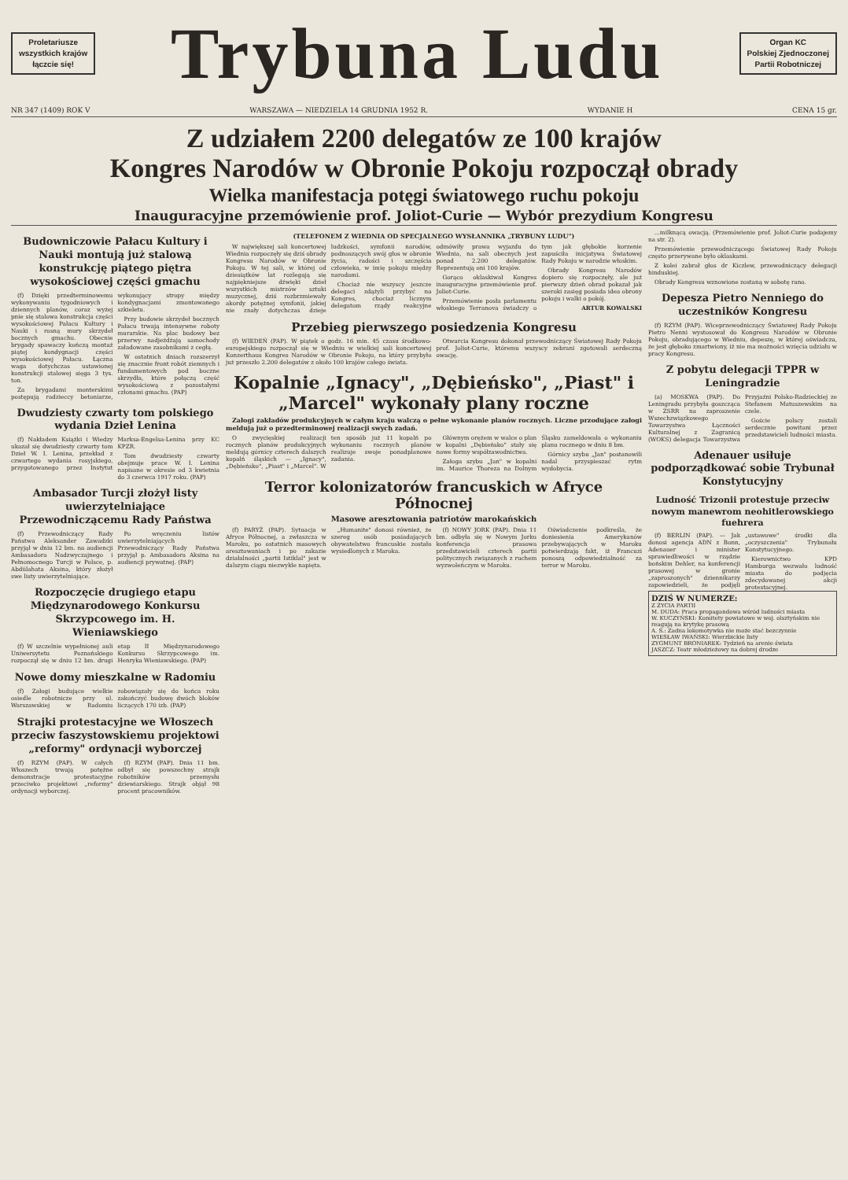Proletariusze
wszystkich krajów
łączcie się!
Trybuna Ludu
Organ KC
Polskiej Zjednoczonej
Partii Robotniczej
NR 347 (1409) ROK V WARSZAWA — NIEDZIELA 14 GRUDNIA 1952 R. WYDANIE H CENA 15 gr.
Z udziałem 2200 delegatów ze 100 krajów
Kongres Narodów w Obronie Pokoju rozpoczął obrady
Wielka manifestacja potęgi światowego ruchu pokoju
Inauguracyjne przemówienie prof. Joliot-Curie — Wybór prezydium Kongresu
Budowniczowie Pałacu Kultury i Nauki montują już stalową konstrukcję piątego piętra wysokościowej części gmachu
(f) Dzięki przedterminowemu wykonywaniu tygodniowych i dziennych planów, coraz wyżej pnie się stalowa konstrukcja części wysokościowej Pałacu Kultury i Nauki i rosną mury skrzydeł bocznych gmachu. Obecnie brygady spawaczy kończą montaż piątej kondygnacji części wysokościowej Pałacu. Łączna waga dotychczas ustawionej konstrukcji stalowej sięga 3 tys. ton.
Za brygadami monterskimi postępują radzieccy betoniarze, wykonujący stropy między kondygnacjami zmontowanego szkieletu.
Przy budowie skrzydeł bocznych Pałacu trwają intensywne roboty murarskie. Na plac budowy bez przerwy nadjeżdżają samochody załadowane zasobnikami z cegłą.
W ostatnich dniach rozszerzył się znacznie front robót ziemnych i fundamentowych pod boczne skrzydła, które połączą część wysokościową z pozostałymi członami gmachu. (PAP)
Dwudziesty czwarty tom polskiego wydania Dzieł Lenina
(f) Nakładem Książki i Wiedzy ukazał się dwudziesty czwarty tom Dzieł W. I. Lenina, przekład z czwartego wydania rosyjskiego, przygotowanego przez Instytut Marksa-Engelsa-Lenina przy KC KPZR.
Tom dwudziesty czwarty obejmuje prace W. I. Lenina napisane w okresie od 3 kwietnia do 3 czerwca 1917 roku. (PAP)
Ambasador Turcji złożył listy uwierzytelniające Przewodniczącemu Rady Państwa
(f) Przewodniczący Rady Państwa Aleksander Zawadzki przyjął w dniu 12 bm. na audiencji Ambasadora Nadzwyczajnego i Pełnomocnego Turcji w Polsce, p. Abdülahata Aksina, który złożył swe listy uwierzytelniające.
Po wręczeniu listów uwierzytelniających Przewodniczący Rady Państwa przyjął p. Ambasadora Aksina na audiencji prywatnej. (PAP)
Rozpoczęcie drugiego etapu Międzynarodowego Konkursu Skrzypcowego im. H. Wieniawskiego
(f) W szczelnie wypełnionej auli Uniwersytetu Poznańskiego rozpoczął się w dniu 12 bm. drugi etap II Międzynarodowego Konkursu Skrzypcowego im. Henryka Wieniawskiego. (PAP)
Nowe domy mieszkalne w Radomiu
(f) Załogi budujące wielkie osiedle robotnicze przy ul. Warszawskiej w Radomiu zobowiązały się do końca roku zakończyć budowę dwóch bloków liczących 170 izb. (PAP)
Strajki protestacyjne we Włoszech przeciw faszystowskiemu projektowi „reformy" ordynacji wyborczej
(f) RZYM (PAP). W całych Włoszech trwają potężne demonstracje protestacyjne przeciwko projektowi „reformy" ordynacji wyborczej.
(f) RZYM (PAP). Dnia 11 bm. odbył się powszechny strajk robotników przemysłu dziewiarskiego. Strajk objął 98 procent pracowników.
(TELEFONEM Z WIEDNIA OD SPECJALNEGO WYSŁANNIKA „TRYBUNY LUDU")
W największej sali koncertowej Wiednia rozpoczęły się dziś obrady Kongresu Narodów w Obronie Pokoju. W tej sali, w której od dziesiątków lat rozlegają się najpiękniejsze dźwięki dzieł wszystkich mistrzów sztuki muzycznej, dziś rozbrzmiewały akordy potężnej symfonii, jakiej nie znały dotychczas dzieje ludzkości, symfonii narodów, podnoszących swój głos w obronie życia, radości i szczęścia człowieka, w imię pokoju między narodami.
Chociaż nie wszyscy jeszcze delegaci zdążyli przybyć na Kongres, chociaż licznym delegatom rządy reakcyjne odmówiły prawa wyjazdu do Wiednia, na sali obecnych jest ponad 2.200 delegatów. Reprezentują oni 100 krajów.
Gorąco oklaskiwał Kongres inauguracyjne przemówienie prof. Joliot-Curie.
Przemówienie posła parlamentu włoskiego Terranova świadczy o tym jak głębokie korzenie zapuściła inicjatywa Światowej Rady Pokoju w narodzie włoskim.
Obrady Kongresu Narodów dopiero się rozpoczęły, ale już pierwszy dzień obrad pokazał jak szeroki zasięg posiada idea obrony pokoju i walki o pokój.
ARTUR KOWALSKI
Przebieg pierwszego posiedzenia Kongresu
(f) WIEDEŃ (PAP). W piątek o godz. 16 min. 45 czasu środkowo-europejskiego rozpoczął się w Wiedniu w wielkiej sali koncertowej Konzerthaus Kongres Narodów w Obronie Pokoju, na który przybyło już przeszło 2.200 delegatów z około 100 krajów całego świata.
Otwarcia Kongresu dokonał przewodniczący Światowej Rady Pokoju prof. Joliot-Curie, któremu wszyscy zebrani zgotowali serdeczną owację.
Kopalnie „Ignacy", „Dębieńsko", „Piast" i „Marcel" wykonały plany roczne
Załogi zakładów produkcyjnych w całym kraju walczą o pełne wykonanie planów rocznych. Liczne przodujące załogi meldują już o przedterminowej realizacji swych zadań.
O zwycięskiej realizacji rocznych planów produkcyjnych meldują górnicy czterech dalszych kopalń śląskich — „Ignacy", „Dębieńsko", „Piast" i „Marcel". W ten sposób już 11 kopalń po wykonaniu rocznych planów realizuje swoje ponadplanowe zadania.
Głównym orężem w walce o plan w kopalni „Dębieńsko" stały się nowe formy współzawodnictwa.
Załoga szybu „Jan" w kopalni im. Maurice Thoreza na Dolnym Śląsku zameldowała o wykonaniu planu rocznego w dniu 8 bm.
Górnicy szybu „Jan" postanowili nadal przyspieszać rytm wydobycia.
Terror kolonizatorów francuskich w Afryce Północnej
Masowe aresztowania patriotów marokańskich
(f) PARYŻ (PAP). Sytuacja w Afryce Północnej, a zwłaszcza w Maroku, po ostatnich masowych aresztowaniach i po zakazie działalności „partii Istiklal" jest w dalszym ciągu niezwykle napięta.
„Humanite" donosi również, że szereg osób posiadających obywatelstwo francuskie zostało wysiedlonych z Maroka.
(f) NOWY JORK (PAP). Dnia 11 bm. odbyła się w Nowym Jorku konferencja prasowa przedstawicieli czterech partii politycznych związanych z ruchem wyzwoleńczym w Maroku.
Oświadczenie podkreśla, że doniesienia Amerykanów przebywających w Maroku potwierdzają fakt, iż Francuzi ponoszą odpowiedzialność za terror w Maroku.
...milknącą owacją. (Przemówienie prof. Joliot-Curie podajemy na str. 2).
Przemówienie przewodniczącego Światowej Rady Pokoju często przerywane było oklaskami.
Z kolei zabrał głos dr Kiczlew, przewodniczący delegacji hinduskiej.
Obrady Kongresu wznowione zostaną w sobotę rano.
Depesza Pietro Nenniego do uczestników Kongresu
(f) RZYM (PAP). Wiceprzewodniczący Światowej Rady Pokoju Pietro Nenni wystosował do Kongresu Narodów w Obronie Pokoju, obradującego w Wiedniu, depeszę, w której oświadcza, że jest głęboko zmartwiony, iż nie ma możności wzięcia udziału w pracy Kongresu.
Z pobytu delegacji TPPR w Leningradzie
(a) MOSKWA (PAP). Do Leningradu przybyła goszcząca w ZSRR na zaproszenie Wszechzwiązkowego Towarzystwa Łączności Kulturalnej z Zagranicą (WOKS) delegacja Towarzystwa Przyjaźni Polsko-Radzieckiej ze Stefanem Matuszewskim na czele.
Goście polscy zostali serdecznie powitani przez przedstawicieli ludności miasta.
Adenauer usiłuje podporządkować sobie Trybunał Konstytucyjny
Ludność Trizonii protestuje przeciw nowym manewrom neohitlerowskiego fuehrera
(f) BERLIN (PAP). — Jak donosi agencja ADN z Bonn, Adenauer i minister sprawiedliwości w rządzie bońskim Dehler, na konferencji prasowej w gronie „zaproszonych" dziennikarzy zapowiedzieli, że podjęli „ustawowe" środki dla „oczyszczenia" Trybunału Konstytucyjnego.
Kierownictwo KPD Hamburga wezwało ludność miasta do podjęcia zdecydowanej akcji protestacyjnej.
DZIŚ W NUMERZE:
Z ŻYCIA PARTII
M. DUDA: Praca propagandowa wśród ludności miasta
W. KUCZYŃSKI: Komitety powiatowe w woj. olsztyńskim nie reagują na krytykę prasową
A. S.: Żadna lokomotywka nie może stać bezczynnie
WIESŁAW IWAŃSKI: Wierzbickie listy
ZYGMUNT BRONIAREK: Tydzień na arenie świata
JASZCZ: Teatr młodzieżowy na dobrej drodze